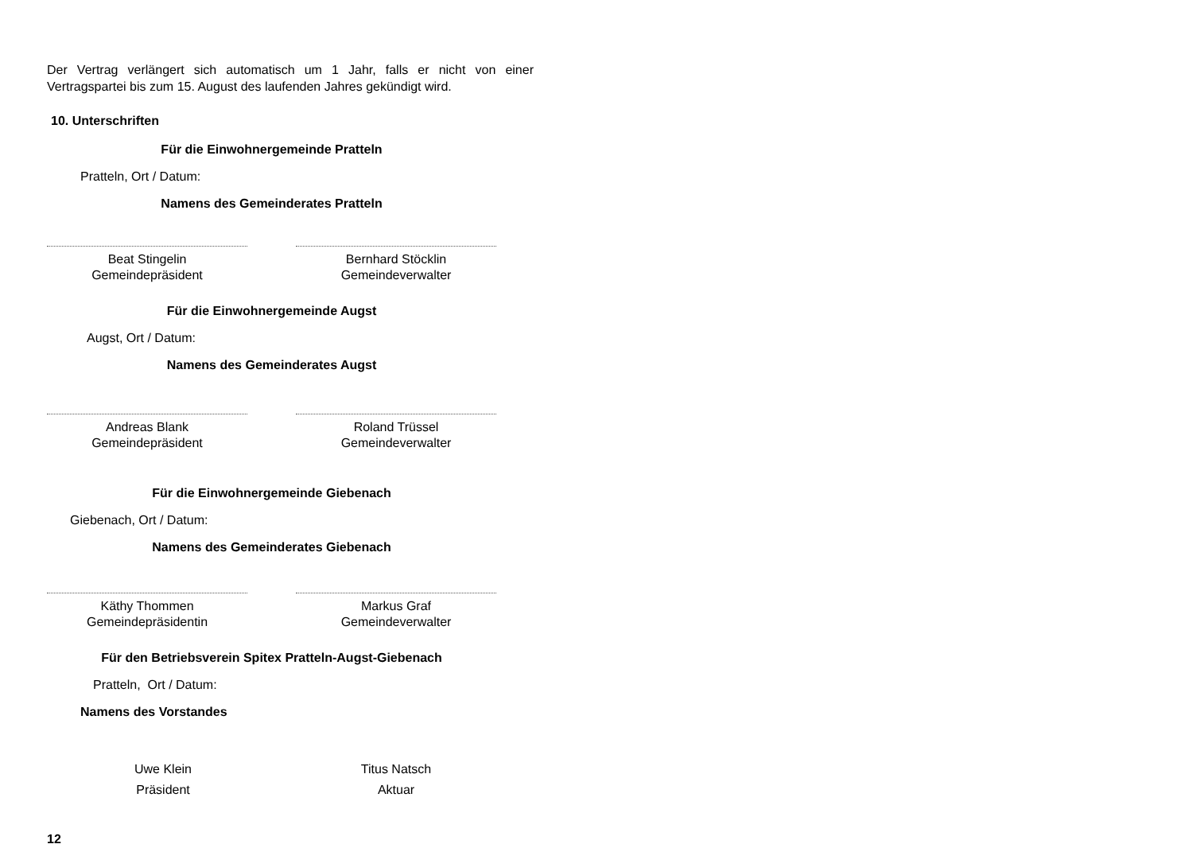Der Vertrag verlängert sich automatisch um 1 Jahr, falls er nicht von einer Vertragspartei bis zum 15. August des laufenden Jahres gekündigt wird.
10. Unterschriften
Für die Einwohnergemeinde Pratteln
Pratteln, Ort / Datum:
Namens des Gemeinderates Pratteln
Beat Stingelin
Gemeindepräsident
Bernhard Stöcklin
Gemeindeverwalter
Für die Einwohnergemeinde Augst
Augst, Ort / Datum:
Namens des Gemeinderates Augst
Andreas Blank
Gemeindepräsident
Roland Trüssel
Gemeindeverwalter
Für die Einwohnergemeinde Giebenach
Giebenach, Ort / Datum:
Namens des Gemeinderates Giebenach
Käthy Thommen
Gemeindepräsidentin
Markus Graf
Gemeindeverwalter
Für den Betriebsverein Spitex Pratteln-Augst-Giebenach
Pratteln, Ort / Datum:
Namens des Vorstandes
Uwe Klein
Präsident
Titus Natsch
Aktuar
12